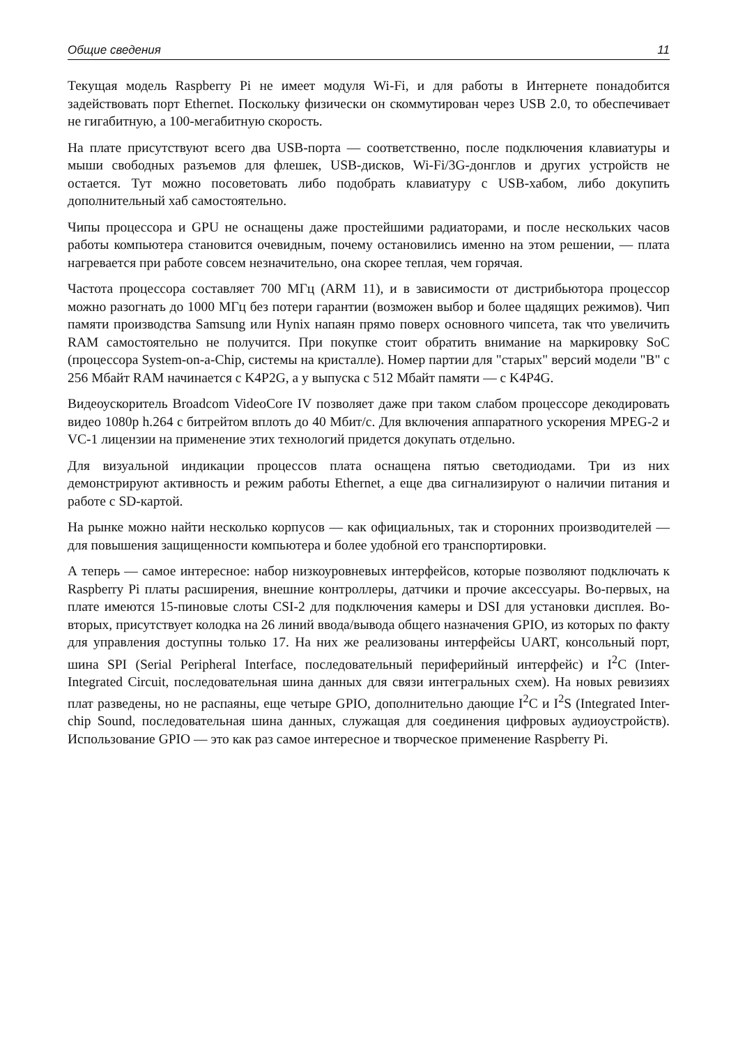Общие сведения 11
Текущая модель Raspberry Pi не имеет модуля Wi-Fi, и для работы в Интернете понадобится задействовать порт Ethernet. Поскольку физически он скоммутирован через USB 2.0, то обеспечивает не гигабитную, а 100-мегабитную скорость.
На плате присутствуют всего два USB-порта — соответственно, после подключения клавиатуры и мыши свободных разъемов для флешек, USB-дисков, Wi-Fi/3G-донглов и других устройств не остается. Тут можно посоветовать либо подобрать клавиатуру с USB-хабом, либо докупить дополнительный хаб самостоятельно.
Чипы процессора и GPU не оснащены даже простейшими радиаторами, и после нескольких часов работы компьютера становится очевидным, почему остановились именно на этом решении, — плата нагревается при работе совсем незначительно, она скорее теплая, чем горячая.
Частота процессора составляет 700 МГц (ARM 11), и в зависимости от дистрибьютора процессор можно разогнать до 1000 МГц без потери гарантии (возможен выбор и более щадящих режимов). Чип памяти производства Samsung или Hynix напаян прямо поверх основного чипсета, так что увеличить RAM самостоятельно не получится. При покупке стоит обратить внимание на маркировку SoC (процессора System-on-a-Chip, системы на кристалле). Номер партии для "старых" версий модели "B" с 256 Мбайт RAM начинается с K4P2G, а у выпуска с 512 Мбайт памяти — с K4P4G.
Видеоускоритель Broadcom VideoCore IV позволяет даже при таком слабом процессоре декодировать видео 1080p h.264 с битрейтом вплоть до 40 Мбит/с. Для включения аппаратного ускорения MPEG-2 и VC-1 лицензии на применение этих технологий придется докупать отдельно.
Для визуальной индикации процессов плата оснащена пятью светодиодами. Три из них демонстрируют активность и режим работы Ethernet, а еще два сигнализируют о наличии питания и работе с SD-картой.
На рынке можно найти несколько корпусов — как официальных, так и сторонних производителей — для повышения защищенности компьютера и более удобной его транспортировки.
А теперь — самое интересное: набор низкоуровневых интерфейсов, которые позволяют подключать к Raspberry Pi платы расширения, внешние контроллеры, датчики и прочие аксессуары. Во-первых, на плате имеются 15-пиновые слоты CSI-2 для подключения камеры и DSI для установки дисплея. Во-вторых, присутствует колодка на 26 линий ввода/вывода общего назначения GPIO, из которых по факту для управления доступны только 17. На них же реализованы интерфейсы UART, консольный порт, шина SPI (Serial Peripheral Interface, последовательный периферийный интерфейс) и I<sup>2</sup>C (Inter-Integrated Circuit, последовательная шина данных для связи интегральных схем). На новых ревизиях плат разведены, но не распаяны, еще четыре GPIO, дополнительно дающие I<sup>2</sup>C и I<sup>2</sup>S (Integrated Inter-chip Sound, последовательная шина данных, служащая для соединения цифровых аудиоустройств). Использование GPIO — это как раз самое интересное и творческое применение Raspberry Pi.